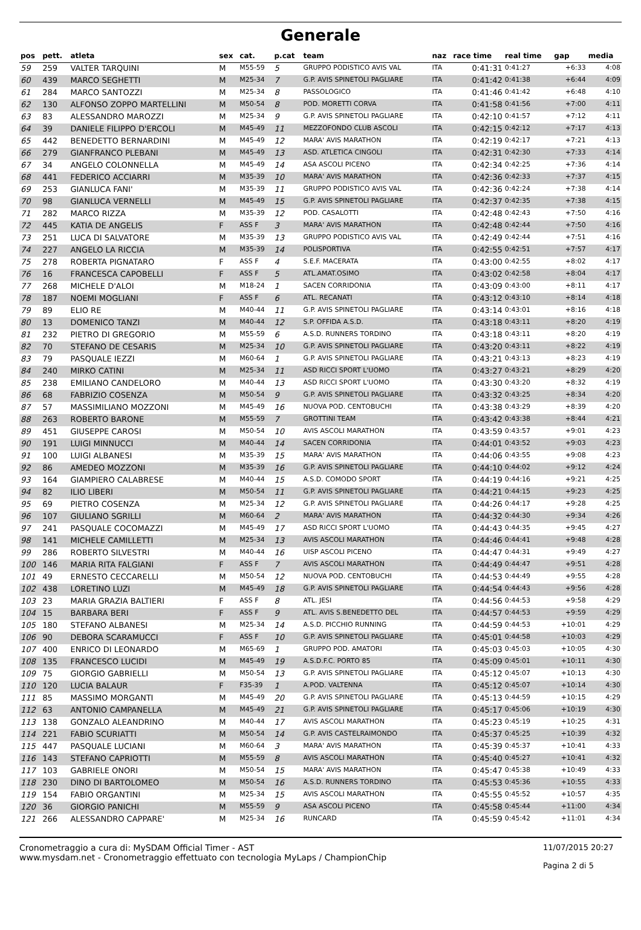Generale
| pos | pett. | atleta | sex | cat. | p.cat | team | naz | race time | real time | gap | media |
| --- | --- | --- | --- | --- | --- | --- | --- | --- | --- | --- | --- |
| 59 | 259 | VALTER TARQUINI | M | M55-59 | 5 | GRUPPO PODISTICO AVIS VAL | ITA | 0:41:31 | 0:41:27 | +6:33 | 4:08 |
| 60 | 439 | MARCO SEGHETTI | M | M25-34 | 7 | G.P. AVIS SPINETOLI PAGLIARE | ITA | 0:41:42 | 0:41:38 | +6:44 | 4:09 |
| 61 | 284 | MARCO SANTOZZI | M | M25-34 | 8 | PASSOLOGICO | ITA | 0:41:46 | 0:41:42 | +6:48 | 4:10 |
| 62 | 130 | ALFONSO ZOPPO MARTELLINI | M | M50-54 | 8 | POD. MORETTI CORVA | ITA | 0:41:58 | 0:41:56 | +7:00 | 4:11 |
| 63 | 83 | ALESSANDRO MAROZZI | M | M25-34 | 9 | G.P. AVIS SPINETOLI PAGLIARE | ITA | 0:42:10 | 0:41:57 | +7:12 | 4:11 |
| 64 | 39 | DANIELE FILIPPO D'ERCOLI | M | M45-49 | 11 | MEZZOFONDO CLUB ASCOLI | ITA | 0:42:15 | 0:42:12 | +7:17 | 4:13 |
| 65 | 442 | BENEDETTO BERNARDINI | M | M45-49 | 12 | MARA' AVIS MARATHON | ITA | 0:42:19 | 0:42:17 | +7:21 | 4:13 |
| 66 | 279 | GIANFRANCO PLEBANI | M | M45-49 | 13 | ASD. ATLETICA CINGOLI | ITA | 0:42:31 | 0:42:30 | +7:33 | 4:14 |
| 67 | 34 | ANGELO COLONNELLA | M | M45-49 | 14 | ASA ASCOLI PICENO | ITA | 0:42:34 | 0:42:25 | +7:36 | 4:14 |
| 68 | 441 | FEDERICO ACCIARRI | M | M35-39 | 10 | MARA' AVIS MARATHON | ITA | 0:42:36 | 0:42:33 | +7:37 | 4:15 |
| 69 | 253 | GIANLUCA FANI' | M | M35-39 | 11 | GRUPPO PODISTICO AVIS VAL | ITA | 0:42:36 | 0:42:24 | +7:38 | 4:14 |
| 70 | 98 | GIANLUCA VERNELLI | M | M45-49 | 15 | G.P. AVIS SPINETOLI PAGLIARE | ITA | 0:42:37 | 0:42:35 | +7:38 | 4:15 |
| 71 | 282 | MARCO RIZZA | M | M35-39 | 12 | POD. CASALOTTI | ITA | 0:42:48 | 0:42:43 | +7:50 | 4:16 |
| 72 | 445 | KATIA DE ANGELIS | F | ASS F | 3 | MARA' AVIS MARATHON | ITA | 0:42:48 | 0:42:44 | +7:50 | 4:16 |
| 73 | 251 | LUCA DI SALVATORE | M | M35-39 | 13 | GRUPPO PODISTICO AVIS VAL | ITA | 0:42:49 | 0:42:44 | +7:51 | 4:16 |
| 74 | 227 | ANGELO LA RICCIA | M | M35-39 | 14 | POLISPORTIVA | ITA | 0:42:55 | 0:42:51 | +7:57 | 4:17 |
| 75 | 278 | ROBERTA PIGNATARO | F | ASS F | 4 | S.E.F. MACERATA | ITA | 0:43:00 | 0:42:55 | +8:02 | 4:17 |
| 76 | 16 | FRANCESCA CAPOBELLI | F | ASS F | 5 | ATL.AMAT.OSIMO | ITA | 0:43:02 | 0:42:58 | +8:04 | 4:17 |
| 77 | 268 | MICHELE D'ALOI | M | M18-24 | 1 | SACEN CORRIDONIA | ITA | 0:43:09 | 0:43:00 | +8:11 | 4:17 |
| 78 | 187 | NOEMI MOGLIANI | F | ASS F | 6 | ATL. RECANATI | ITA | 0:43:12 | 0:43:10 | +8:14 | 4:18 |
| 79 | 89 | ELIO RE | M | M40-44 | 11 | G.P. AVIS SPINETOLI PAGLIARE | ITA | 0:43:14 | 0:43:01 | +8:16 | 4:18 |
| 80 | 13 | DOMENICO TANZI | M | M40-44 | 12 | S.P. OFFIDA A.S.D. | ITA | 0:43:18 | 0:43:11 | +8:20 | 4:19 |
| 81 | 232 | PIETRO DI GREGORIO | M | M55-59 | 6 | A.S.D. RUNNERS TORDINO | ITA | 0:43:18 | 0:43:11 | +8:20 | 4:19 |
| 82 | 70 | STEFANO DE CESARIS | M | M25-34 | 10 | G.P. AVIS SPINETOLI PAGLIARE | ITA | 0:43:20 | 0:43:11 | +8:22 | 4:19 |
| 83 | 79 | PASQUALE IEZZI | M | M60-64 | 1 | G.P. AVIS SPINETOLI PAGLIARE | ITA | 0:43:21 | 0:43:13 | +8:23 | 4:19 |
| 84 | 240 | MIRKO CATINI | M | M25-34 | 11 | ASD RICCI SPORT L'UOMO | ITA | 0:43:27 | 0:43:21 | +8:29 | 4:20 |
| 85 | 238 | EMILIANO CANDELORO | M | M40-44 | 13 | ASD RICCI SPORT L'UOMO | ITA | 0:43:30 | 0:43:20 | +8:32 | 4:19 |
| 86 | 68 | FABRIZIO COSENZA | M | M50-54 | 9 | G.P. AVIS SPINETOLI PAGLIARE | ITA | 0:43:32 | 0:43:25 | +8:34 | 4:20 |
| 87 | 57 | MASSIMILIANO MOZZONI | M | M45-49 | 16 | NUOVA POD. CENTOBUCHI | ITA | 0:43:38 | 0:43:29 | +8:39 | 4:20 |
| 88 | 263 | ROBERTO BARONE | M | M55-59 | 7 | GROTTINI TEAM | ITA | 0:43:42 | 0:43:38 | +8:44 | 4:21 |
| 89 | 451 | GIUSEPPE CAROSI | M | M50-54 | 10 | AVIS ASCOLI MARATHON | ITA | 0:43:59 | 0:43:57 | +9:01 | 4:23 |
| 90 | 191 | LUIGI MINNUCCI | M | M40-44 | 14 | SACEN CORRIDONIA | ITA | 0:44:01 | 0:43:52 | +9:03 | 4:23 |
| 91 | 100 | LUIGI ALBANESI | M | M35-39 | 15 | MARA' AVIS MARATHON | ITA | 0:44:06 | 0:43:55 | +9:08 | 4:23 |
| 92 | 86 | AMEDEO MOZZONI | M | M35-39 | 16 | G.P. AVIS SPINETOLI PAGLIARE | ITA | 0:44:10 | 0:44:02 | +9:12 | 4:24 |
| 93 | 164 | GIAMPIERO CALABRESE | M | M40-44 | 15 | A.S.D. COMODO SPORT | ITA | 0:44:19 | 0:44:16 | +9:21 | 4:25 |
| 94 | 82 | ILIO LIBERI | M | M50-54 | 11 | G.P. AVIS SPINETOLI PAGLIARE | ITA | 0:44:21 | 0:44:15 | +9:23 | 4:25 |
| 95 | 69 | PIETRO COSENZA | M | M25-34 | 12 | G.P. AVIS SPINETOLI PAGLIARE | ITA | 0:44:26 | 0:44:17 | +9:28 | 4:25 |
| 96 | 107 | GIULIANO SGRILLI | M | M60-64 | 2 | MARA' AVIS MARATHON | ITA | 0:44:32 | 0:44:30 | +9:34 | 4:26 |
| 97 | 241 | PASQUALE COCOMAZZI | M | M45-49 | 17 | ASD RICCI SPORT L'UOMO | ITA | 0:44:43 | 0:44:35 | +9:45 | 4:27 |
| 98 | 141 | MICHELE CAMILLETTI | M | M25-34 | 13 | AVIS ASCOLI MARATHON | ITA | 0:44:46 | 0:44:41 | +9:48 | 4:28 |
| 99 | 286 | ROBERTO SILVESTRI | M | M40-44 | 16 | UISP ASCOLI PICENO | ITA | 0:44:47 | 0:44:31 | +9:49 | 4:27 |
| 100 | 146 | MARIA RITA FALGIANI | F | ASS F | 7 | AVIS ASCOLI MARATHON | ITA | 0:44:49 | 0:44:47 | +9:51 | 4:28 |
| 101 | 49 | ERNESTO CECCARELLI | M | M50-54 | 12 | NUOVA POD. CENTOBUCHI | ITA | 0:44:53 | 0:44:49 | +9:55 | 4:28 |
| 102 | 438 | LORETINO LUZI | M | M45-49 | 18 | G.P. AVIS SPINETOLI PAGLIARE | ITA | 0:44:54 | 0:44:43 | +9:56 | 4:28 |
| 103 | 23 | MARIA GRAZIA BALTIERI | F | ASS F | 8 | ATL. JESI | ITA | 0:44:56 | 0:44:53 | +9:58 | 4:29 |
| 104 | 15 | BARBARA BERI | F | ASS F | 9 | ATL. AVIS S.BENEDETTO DEL | ITA | 0:44:57 | 0:44:53 | +9:59 | 4:29 |
| 105 | 180 | STEFANO ALBANESI | M | M25-34 | 14 | A.S.D. PICCHIO RUNNING | ITA | 0:44:59 | 0:44:53 | +10:01 | 4:29 |
| 106 | 90 | DEBORA SCARAMUCCI | F | ASS F | 10 | G.P. AVIS SPINETOLI PAGLIARE | ITA | 0:45:01 | 0:44:58 | +10:03 | 4:29 |
| 107 | 400 | ENRICO DI LEONARDO | M | M65-69 | 1 | GRUPPO POD. AMATORI | ITA | 0:45:03 | 0:45:03 | +10:05 | 4:30 |
| 108 | 135 | FRANCESCO LUCIDI | M | M45-49 | 19 | A.S.D.F.C. PORTO 85 | ITA | 0:45:09 | 0:45:01 | +10:11 | 4:30 |
| 109 | 75 | GIORGIO GABRIELLI | M | M50-54 | 13 | G.P. AVIS SPINETOLI PAGLIARE | ITA | 0:45:12 | 0:45:07 | +10:13 | 4:30 |
| 110 | 120 | LUCIA BALAUR | F | F35-39 | 1 | A.POD. VALTENNA | ITA | 0:45:12 | 0:45:07 | +10:14 | 4:30 |
| 111 | 85 | MASSIMO MORGANTI | M | M45-49 | 20 | G.P. AVIS SPINETOLI PAGLIARE | ITA | 0:45:13 | 0:44:59 | +10:15 | 4:29 |
| 112 | 63 | ANTONIO CAMPANELLA | M | M45-49 | 21 | G.P. AVIS SPINETOLI PAGLIARE | ITA | 0:45:17 | 0:45:06 | +10:19 | 4:30 |
| 113 | 138 | GONZALO ALEANDRINO | M | M40-44 | 17 | AVIS ASCOLI MARATHON | ITA | 0:45:23 | 0:45:19 | +10:25 | 4:31 |
| 114 | 221 | FABIO SCURIATTI | M | M50-54 | 14 | G.P. AVIS CASTELRAIMONDO | ITA | 0:45:37 | 0:45:25 | +10:39 | 4:32 |
| 115 | 447 | PASQUALE LUCIANI | M | M60-64 | 3 | MARA' AVIS MARATHON | ITA | 0:45:39 | 0:45:37 | +10:41 | 4:33 |
| 116 | 143 | STEFANO CAPRIOTTI | M | M55-59 | 8 | AVIS ASCOLI MARATHON | ITA | 0:45:40 | 0:45:27 | +10:41 | 4:32 |
| 117 | 103 | GABRIELE ONORI | M | M50-54 | 15 | MARA' AVIS MARATHON | ITA | 0:45:47 | 0:45:38 | +10:49 | 4:33 |
| 118 | 230 | DINO DI BARTOLOMEO | M | M50-54 | 16 | A.S.D. RUNNERS TORDINO | ITA | 0:45:53 | 0:45:36 | +10:55 | 4:33 |
| 119 | 154 | FABIO ORGANTINI | M | M25-34 | 15 | AVIS ASCOLI MARATHON | ITA | 0:45:55 | 0:45:52 | +10:57 | 4:35 |
| 120 | 36 | GIORGIO PANICHI | M | M55-59 | 9 | ASA ASCOLI PICENO | ITA | 0:45:58 | 0:45:44 | +11:00 | 4:34 |
| 121 | 266 | ALESSANDRO CAPPARE' | M | M25-34 | 16 | RUNCARD | ITA | 0:45:59 | 0:45:42 | +11:01 | 4:34 |
Cronometraggio a cura di: MySDAM Official Timer - AST
www.mysdam.net - Cronometraggio effettuato con tecnologia MyLaps / ChampionChip
11/07/2015 20:27
Pagina 2 di 5